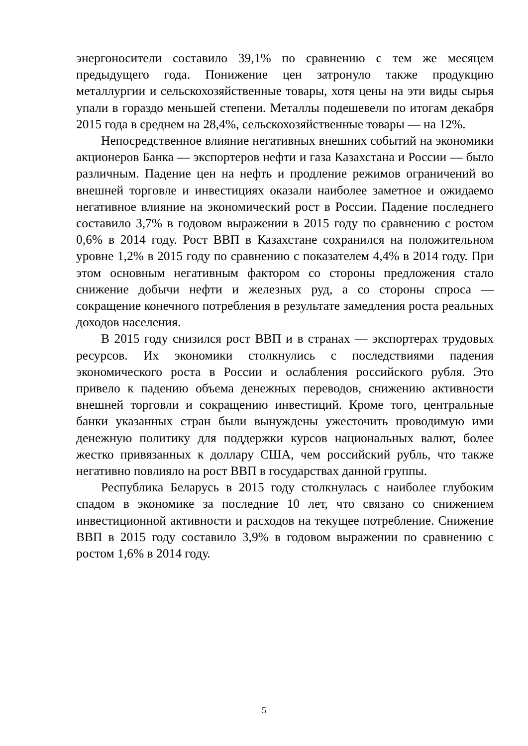энергоносители составило 39,1% по сравнению с тем же месяцем предыдущего года. Понижение цен затронуло также продукцию металлургии и сельскохозяйственные товары, хотя цены на эти виды сырья упали в гораздо меньшей степени. Металлы подешевели по итогам декабря 2015 года в среднем на 28,4%, сельскохозяйственные товары — на 12%.
Непосредственное влияние негативных внешних событий на экономики акционеров Банка — экспортеров нефти и газа Казахстана и России — было различным. Падение цен на нефть и продление режимов ограничений во внешней торговле и инвестициях оказали наиболее заметное и ожидаемо негативное влияние на экономический рост в России. Падение последнего составило 3,7% в годовом выражении в 2015 году по сравнению с ростом 0,6% в 2014 году. Рост ВВП в Казахстане сохранился на положительном уровне 1,2% в 2015 году по сравнению с показателем 4,4% в 2014 году. При этом основным негативным фактором со стороны предложения стало снижение добычи нефти и железных руд, а со стороны спроса — сокращение конечного потребления в результате замедления роста реальных доходов населения.
В 2015 году снизился рост ВВП и в странах — экспортерах трудовых ресурсов. Их экономики столкнулись с последствиями падения экономического роста в России и ослабления российского рубля. Это привело к падению объема денежных переводов, снижению активности внешней торговли и сокращению инвестиций. Кроме того, центральные банки указанных стран были вынуждены ужесточить проводимую ими денежную политику для поддержки курсов национальных валют, более жестко привязанных к доллару США, чем российский рубль, что также негативно повлияло на рост ВВП в государствах данной группы.
Республика Беларусь в 2015 году столкнулась с наиболее глубоким спадом в экономике за последние 10 лет, что связано со снижением инвестиционной активности и расходов на текущее потребление. Снижение ВВП в 2015 году составило 3,9% в годовом выражении по сравнению с ростом 1,6% в 2014 году.
5